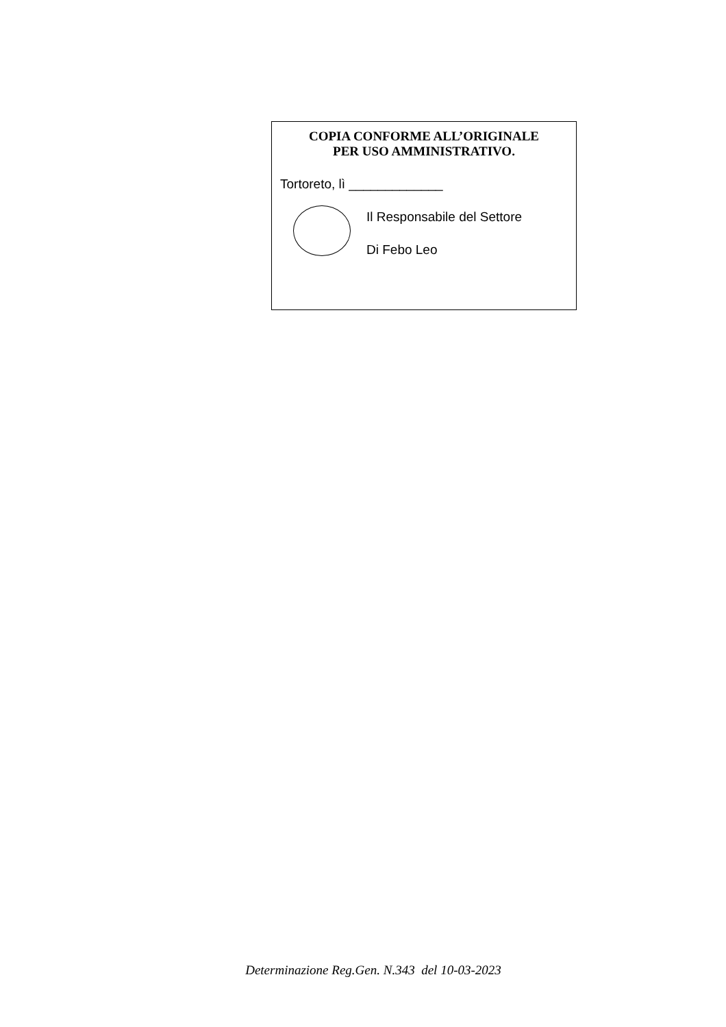COPIA CONFORME ALL’ORIGINALE
PER USO AMMINISTRATIVO.
Tortoreto, lì _____________
Il Responsabile del Settore
Di Febo Leo
Determinazione Reg.Gen. N.343 del 10-03-2023